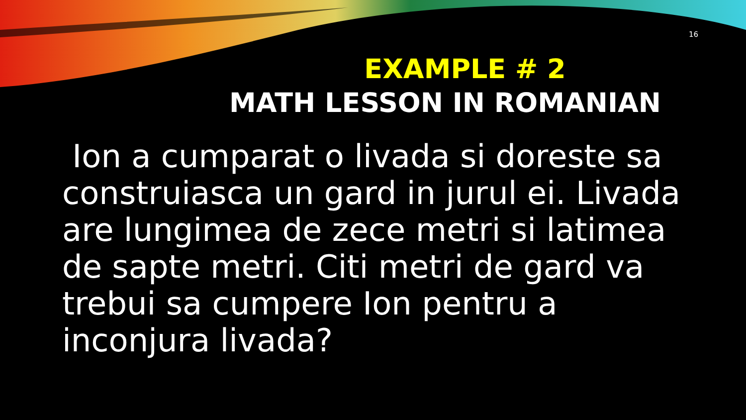16
EXAMPLE # 2
MATH LESSON IN ROMANIAN
Ion a cumparat o livada si doreste sa construiasca un gard in jurul ei. Livada are lungimea de zece metri si latimea de sapte metri. Citi metri de gard va trebui sa cumpere Ion pentru a inconjura livada?